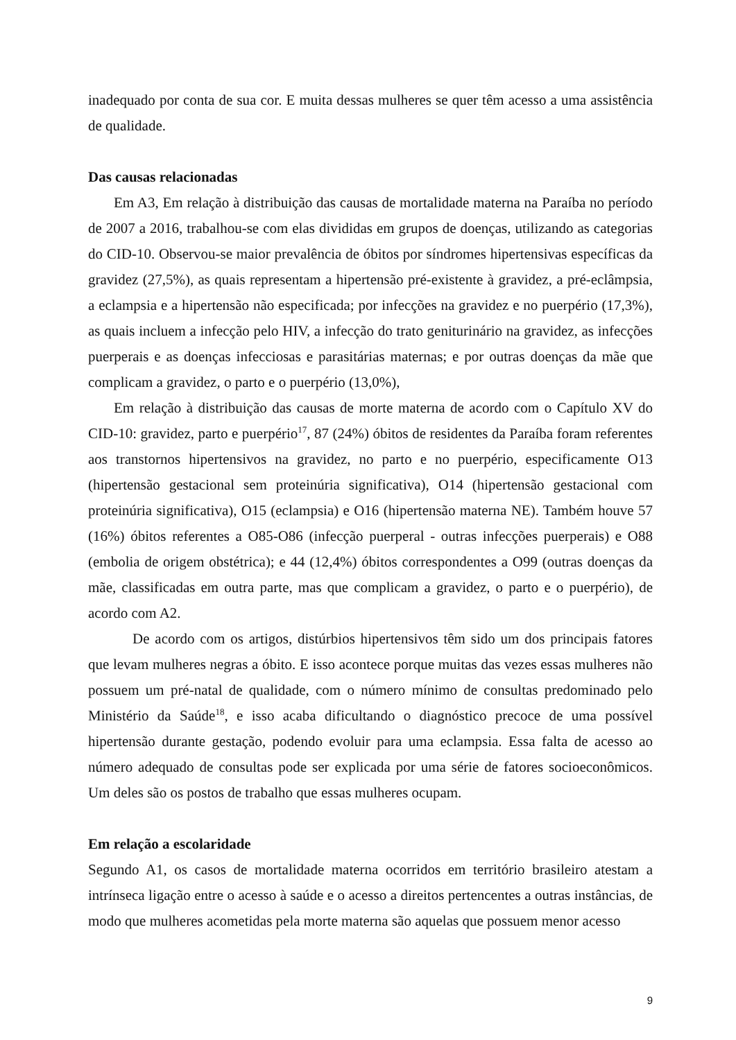inadequado por conta de sua cor. E muita dessas mulheres se quer têm acesso a uma assistência de qualidade.
Das causas relacionadas
Em A3, Em relação à distribuição das causas de mortalidade materna na Paraíba no período de 2007 a 2016, trabalhou-se com elas divididas em grupos de doenças, utilizando as categorias do CID-10. Observou-se maior prevalência de óbitos por síndromes hipertensivas específicas da gravidez (27,5%), as quais representam a hipertensão pré-existente à gravidez, a pré-eclâmpsia, a eclampsia e a hipertensão não especificada; por infecções na gravidez e no puerpério (17,3%), as quais incluem a infecção pelo HIV, a infecção do trato geniturinário na gravidez, as infecções puerperais e as doenças infecciosas e parasitárias maternas; e por outras doenças da mãe que complicam a gravidez, o parto e o puerpério (13,0%),
Em relação à distribuição das causas de morte materna de acordo com o Capítulo XV do CID-10: gravidez, parto e puerpério<sup>17</sup>, 87 (24%) óbitos de residentes da Paraíba foram referentes aos transtornos hipertensivos na gravidez, no parto e no puerpério, especificamente O13 (hipertensão gestacional sem proteinúria significativa), O14 (hipertensão gestacional com proteinúria significativa), O15 (eclampsia) e O16 (hipertensão materna NE). Também houve 57 (16%) óbitos referentes a O85-O86 (infecção puerperal - outras infecções puerperais) e O88 (embolia de origem obstétrica); e 44 (12,4%) óbitos correspondentes a O99 (outras doenças da mãe, classificadas em outra parte, mas que complicam a gravidez, o parto e o puerpério), de acordo com A2.
De acordo com os artigos, distúrbios hipertensivos têm sido um dos principais fatores que levam mulheres negras a óbito. E isso acontece porque muitas das vezes essas mulheres não possuem um pré-natal de qualidade, com o número mínimo de consultas predominado pelo Ministério da Saúde<sup>18</sup>, e isso acaba dificultando o diagnóstico precoce de uma possível hipertensão durante gestação, podendo evoluir para uma eclampsia. Essa falta de acesso ao número adequado de consultas pode ser explicada por uma série de fatores socioeconômicos. Um deles são os postos de trabalho que essas mulheres ocupam.
Em relação a escolaridade
Segundo A1, os casos de mortalidade materna ocorridos em território brasileiro atestam a intrínseca ligação entre o acesso à saúde e o acesso a direitos pertencentes a outras instâncias, de modo que mulheres acometidas pela morte materna são aquelas que possuem menor acesso
9